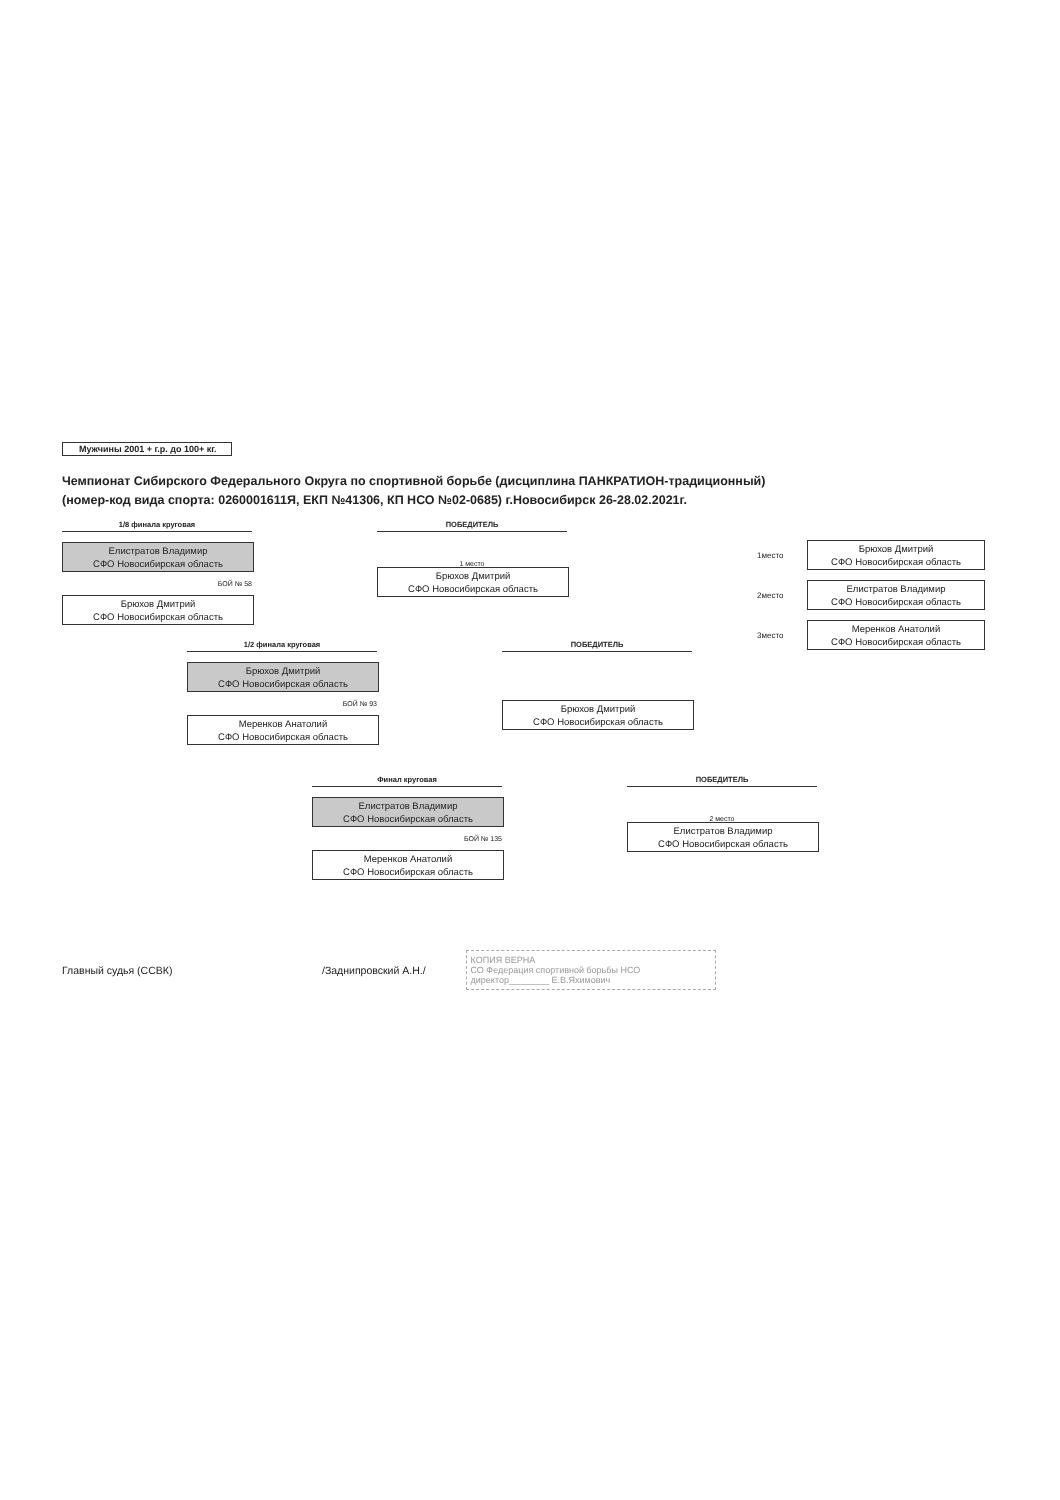Мужчины 2001 + г.р. до 100+ кг.
Чемпионат Сибирского Федерального Округа по спортивной борьбе (дисциплина ПАНКРАТИОН-традиционный)
(номер-код вида спорта: 0260001611Я, ЕКП №41306, КП НСО №02-0685) г.Новосибирск 26-28.02.2021г.
1/8 финала круговая
Елистратов Владимир
СФО Новосибирская область
БОЙ № 58
Брюхов Дмитрий
СФО Новосибирская область
ПОБЕДИТЕЛЬ
1 место
Брюхов Дмитрий
СФО Новосибирская область
1место
Брюхов Дмитрий
СФО Новосибирская область
2место
Елистратов Владимир
СФО Новосибирская область
3место
Меренков Анатолий
СФО Новосибирская область
1/2 финала круговая
Брюхов Дмитрий
СФО Новосибирская область
БОЙ № 93
Меренков Анатолий
СФО Новосибирская область
ПОБЕДИТЕЛЬ
Брюхов Дмитрий
СФО Новосибирская область
Финал круговая
Елистратов Владимир
СФО Новосибирская область
БОЙ № 135
Меренков Анатолий
СФО Новосибирская область
ПОБЕДИТЕЛЬ
2 место
Елистратов Владимир
СФО Новосибирская область
Главный судья (ССВК) /Заднипровский А.Н./
КОПИЯ ВЕРНА
СО Федерация спортивной борьбы НСО
директор________ Е.В.Яхимович